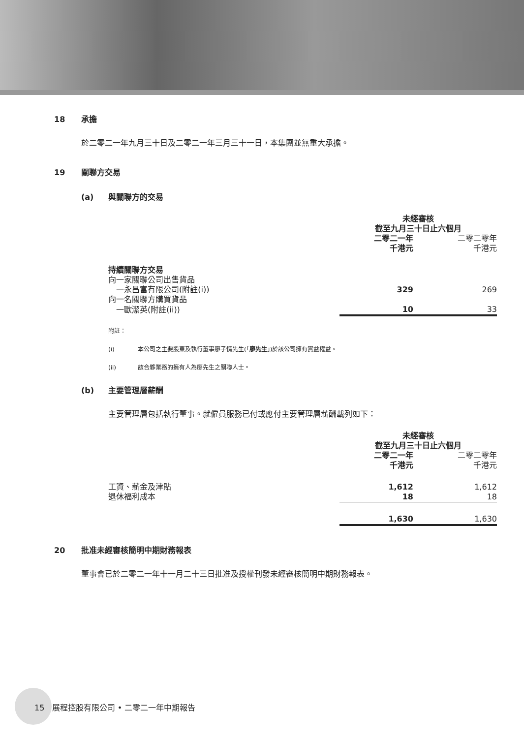18 承擔
於二零二一年九月三十日及二零二一年三月三十一日，本集團並無重大承擔。
19 關聯方交易
(a) 與關聯方的交易
| | 未經審核 截至九月三十日止六個月 | |
| | 二零二一年 千港元 | 二零二零年 千港元 |
| 持續關聯方交易 向一家關聯公司出售貨品 | | |
| 一永昌富有限公司(附註(i)) | 329 | 269 |
| 向一名關聯方購買貨品 | | |
| 一歐潔英(附註(ii)) | 10 | 33 |
附註：
(i) 本公司之主要股東及執行董事廖子情先生(「廖先生」)於該公司擁有實益權益。
(ii) 該合夥業務的擁有人為廖先生之關聯人士。
(b) 主要管理層薪酬
主要管理層包括執行董事。就僱員服務已付或應付主要管理層薪酬載列如下：
| | 未經審核 截至九月三十日止六個月 | |
| | 二零二一年 千港元 | 二零二零年 千港元 |
| 工資、薪金及津貼 | 1,612 | 1,612 |
| 退休福利成本 | 18 | 18 |
| | 1,630 | 1,630 |
20 批准未經審核簡明中期財務報表
董事會已於二零二一年十一月二十三日批准及授權刊發未經審核簡明中期財務報表。
15 展程控股有限公司 • 二零二一年中期報告